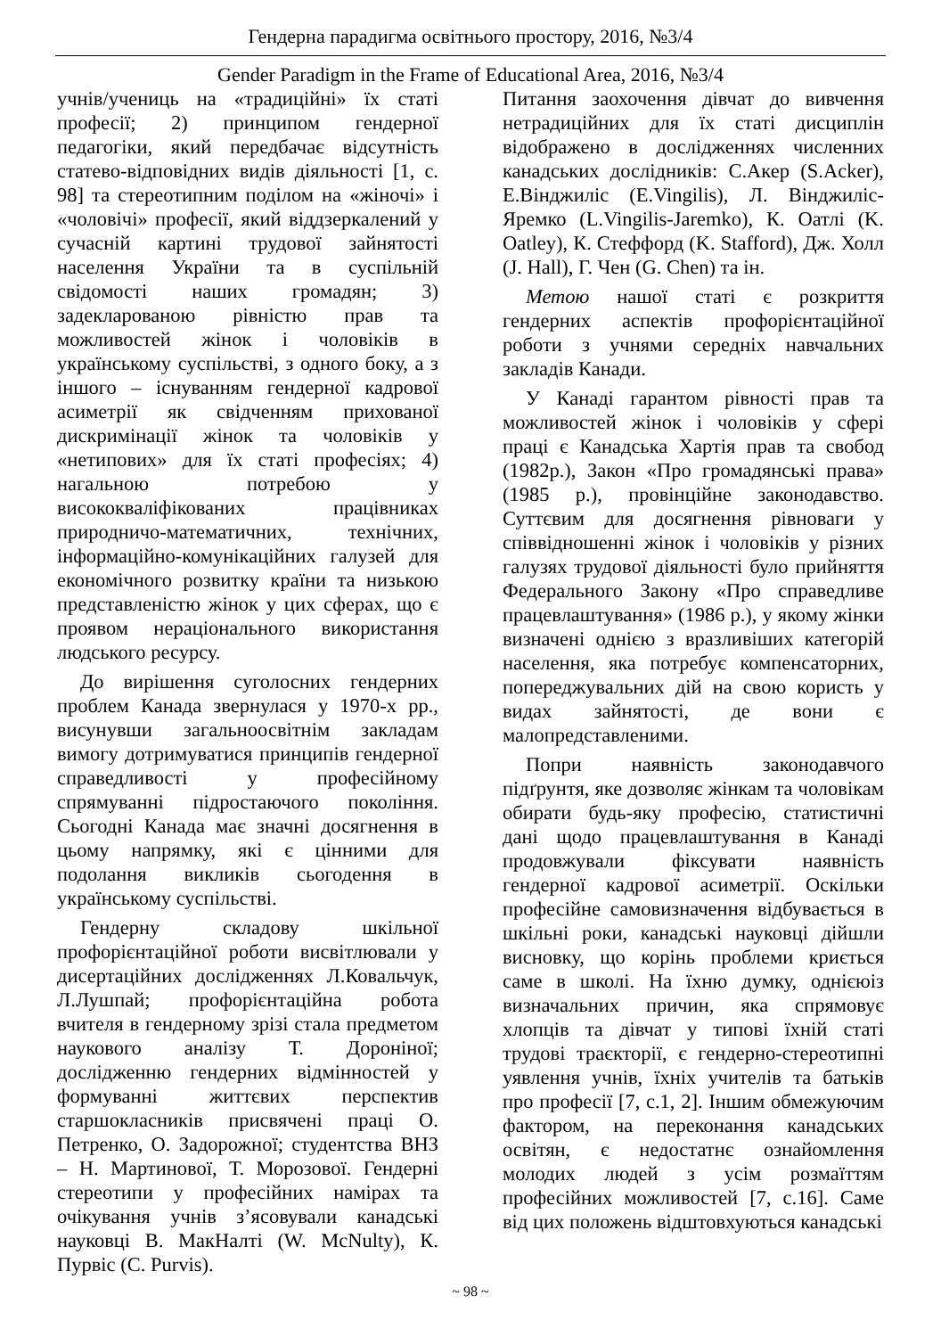Гендерна парадигма освітнього простору, 2016, №3/4
Gender Paradigm in the Frame of Educational Area, 2016, №3/4
учнів/учениць на «традиційні» їх статі професії; 2) принципом гендерної педагогіки, який передбачає відсутність статево-відповідних видів діяльності [1, с. 98] та стереотипним поділом на «жіночі» і «чоловічі» професії, який віддзеркалений у сучасній картині трудової зайнятості населення України та в суспільній свідомості наших громадян; 3) задекларованою рівністю прав та можливостей жінок і чоловіків в українському суспільстві, з одного боку, а з іншого – існуванням гендерної кадрової асиметрії як свідченням прихованої дискримінації жінок та чоловіків у «нетипових» для їх статі професіях; 4) нагальною потребою у висококваліфікованих працівниках природничо-математичних, технічних, інформаційно-комунікаційних галузей для економічного розвитку країни та низькою представленістю жінок у цих сферах, що є проявом нераціонального використання людського ресурсу.
До вирішення суголосних гендерних проблем Канада звернулася у 1970-х рр., висунувши загальноосвітнім закладам вимогу дотримуватися принципів гендерної справедливості у професійному спрямуванні підростаючого покоління. Сьогодні Канада має значні досягнення в цьому напрямку, які є цінними для подолання викликів сьогодення в українському суспільстві.
Гендерну складову шкільної профорієнтаційної роботи висвітлювали у дисертаційних дослідженнях Л.Ковальчук, Л.Лушпай; профорієнтаційна робота вчителя в гендерному зрізі стала предметом наукового аналізу Т. Дороніної; дослідженню гендерних відмінностей у формуванні життєвих перспектив старшокласників присвячені праці О. Петренко, О. Задорожної; студентства ВНЗ – Н. Мартинової, Т. Морозової. Гендерні стереотипи у професійних намірах та очікування учнів з’ясовували канадські науковці В. МакНалті (W. McNulty), К. Пурвіс (C. Purvis).
Питання заохочення дівчат до вивчення нетрадиційних для їх статі дисциплін відображено в дослідженнях численних канадських дослідників: С.Акер (S.Acker), Е.Вінджиліс (E.Vingilis), Л. Вінджиліс-Яремко (L.Vingilis-Jaremko), К. Оатлі (K. Oatley), К. Стеффорд (K. Stafford), Дж. Холл (J. Hall), Г. Чен (G. Chen) та ін.
Метою нашої статі є розкриття гендерних аспектів профорієнтаційної роботи з учнями середніх навчальних закладів Канади.
У Канаді гарантом рівності прав та можливостей жінок і чоловіків у сфері праці є Канадська Хартія прав та свобод (1982р.), Закон «Про громадянські права» (1985 р.), провінційне законодавство. Суттєвим для досягнення рівноваги у співвідношенні жінок і чоловіків у різних галузях трудової діяльності було прийняття Федерального Закону «Про справедливе працевлаштування» (1986 р.), у якому жінки визначені однією з вразливіших категорій населення, яка потребує компенсаторних, попереджувальних дій на свою користь у видах зайнятості, де вони є малопредставленими.
Попри наявність законодавчого підґрунтя, яке дозволяє жінкам та чоловікам обирати будь-яку професію, статистичні дані щодо працевлаштування в Канаді продовжували фіксувати наявність гендерної кадрової асиметрії. Оскільки професійне самовизначення відбувається в шкільні роки, канадські науковці дійшли висновку, що корінь проблеми криється саме в школі. На їхню думку, однієюіз визначальних причин, яка спрямовує хлопців та дівчат у типові їхній статі трудові траєкторії, є гендерно-стереотипні уявлення учнів, їхніх учителів та батьків про професії [7, с.1, 2]. Іншим обмежуючим фактором, на переконання канадських освітян, є недостатнє ознайомлення молодих людей з усім розмаїттям професійних можливостей [7, с.16]. Саме від цих положень відштовхуються канадські
~ 98 ~